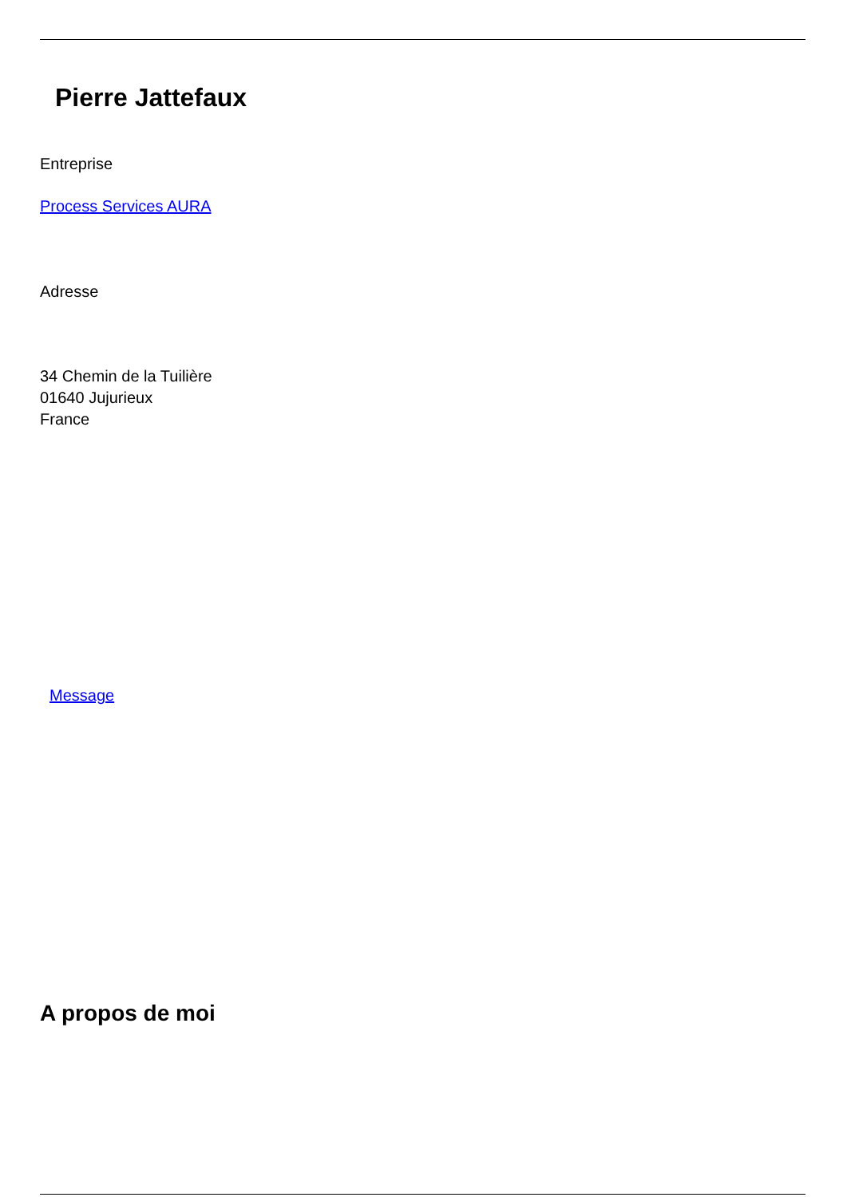Pierre Jattefaux
Entreprise
Process Services AURA
Adresse
34 Chemin de la Tuilière
01640 Jujurieux
France
Message
A propos de moi